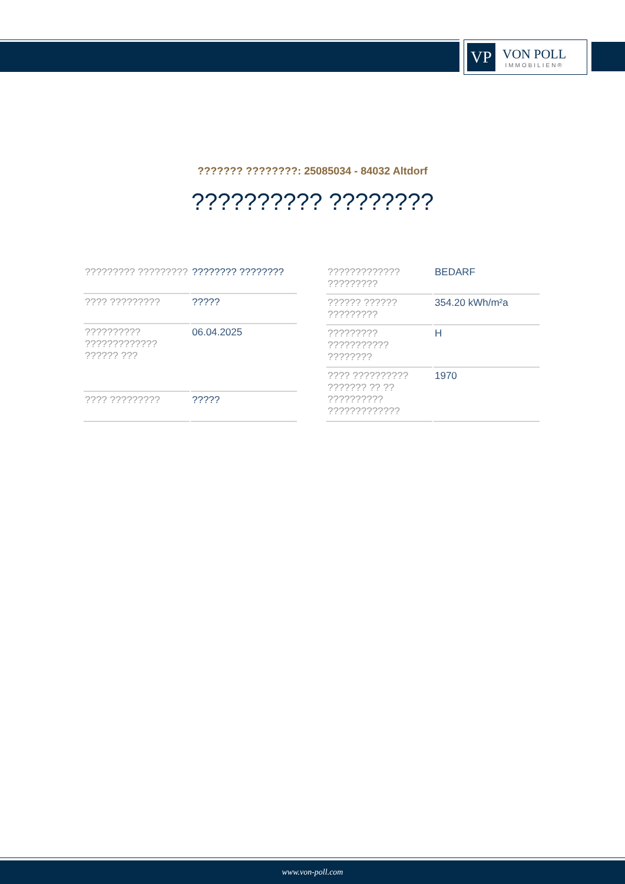VP
VON POLL
IMMOBILIEN®
??????? ????????: 25085034 - 84032 Altdorf
?????????? ????????
| ????????? ????????? | ???????? ???????? |
| ???? ????????? | ????? |
| ?????????? ????????????? ?????? ??? | 06.04.2025 |
| ???? ????????? | ????? |
| ????????????? ????????? | BEDARF |
| ?????? ?????? ????????? | 354.20 kWh/m²a |
| ????????? ??????????? ???????? | H |
| ???? ?????????? ??????? ?? ?? ?????????? ????????????? | 1970 |
www.von-poll.com